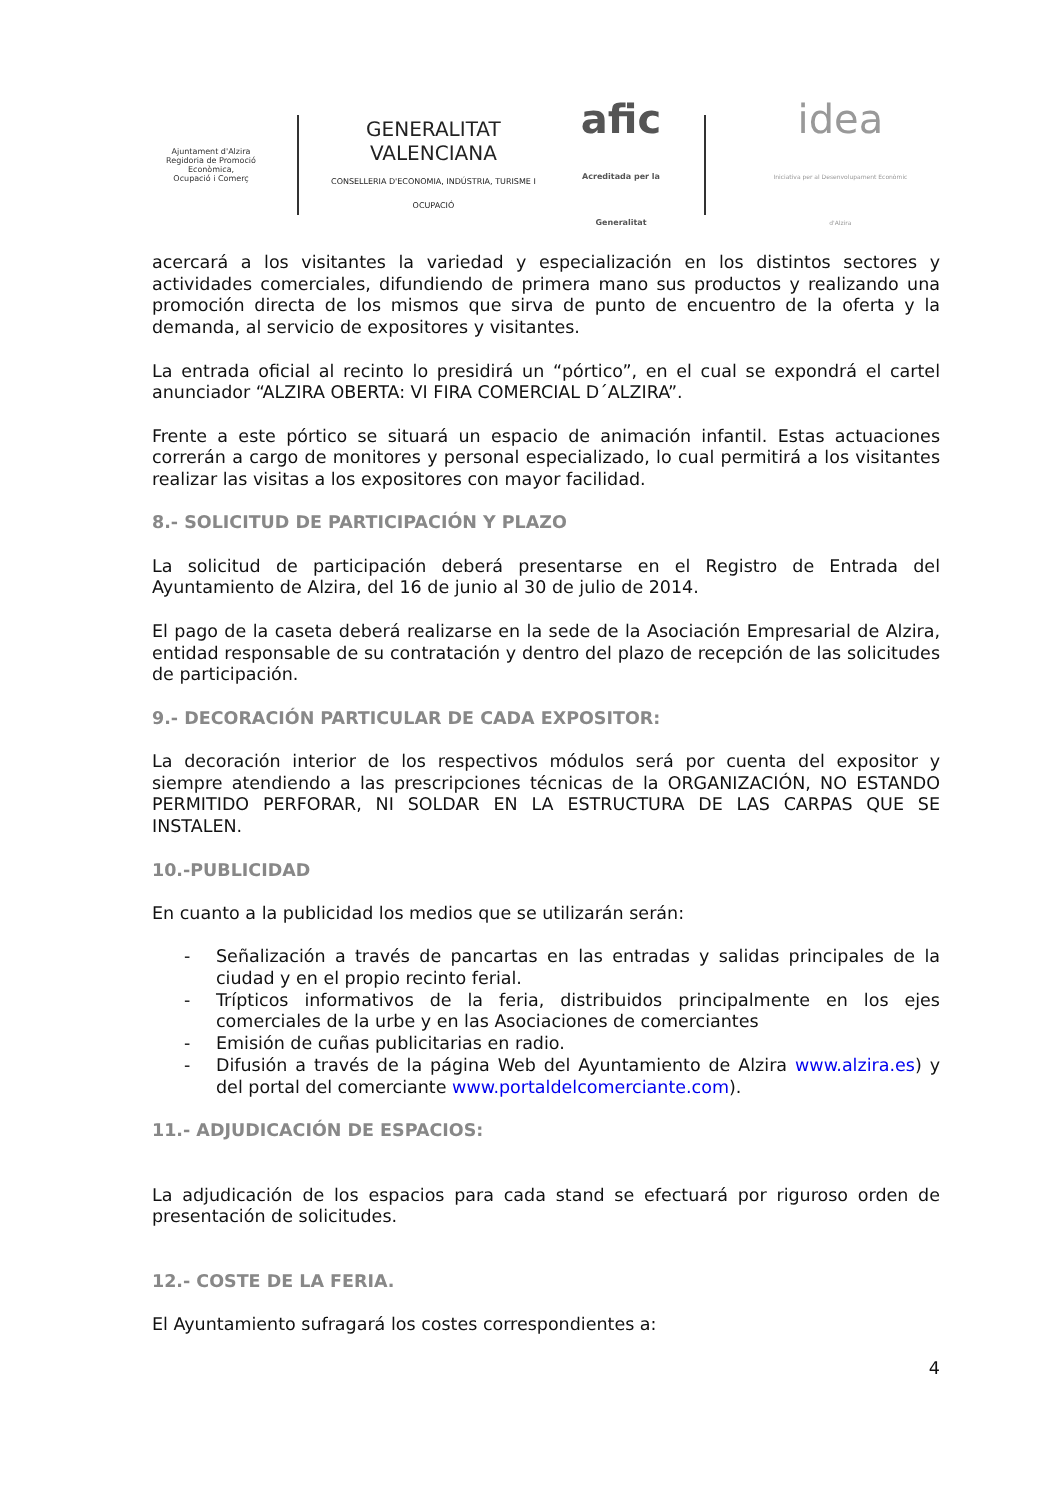Ajuntament d'Alzira
Regidoria de Promoció Econòmica,
Ocupació i Comerç
GENERALITAT
VALENCIANA
CONSELLERIA D'ECONOMIA, INDÚSTRIA, TURISME I OCUPACIÓ
afic
Acreditada per la Generalitat
idea
Iniciativa per al Desenvolupament Econòmic d'Alzira
acercará a los visitantes la variedad y especialización en los distintos sectores y actividades comerciales, difundiendo de primera mano sus productos y realizando una promoción directa de los mismos que sirva de punto de encuentro de la oferta y la demanda, al servicio de expositores y visitantes.
La entrada oficial al recinto lo presidirá un “pórtico”, en el cual se expondrá el cartel anunciador “ALZIRA OBERTA: VI FIRA COMERCIAL D´ALZIRA”.
Frente a este pórtico se situará un espacio de animación infantil. Estas actuaciones correrán a cargo de monitores y personal especializado, lo cual permitirá a los visitantes realizar las visitas a los expositores con mayor facilidad.
8.- SOLICITUD DE PARTICIPACIÓN Y PLAZO
La solicitud de participación deberá presentarse en el Registro de Entrada del Ayuntamiento de Alzira, del 16 de junio al 30 de julio de 2014.
El pago de la caseta deberá realizarse en la sede de la Asociación Empresarial de Alzira, entidad responsable de su contratación y dentro del plazo de recepción de las solicitudes de participación.
9.- DECORACIÓN PARTICULAR DE CADA EXPOSITOR:
La decoración interior de los respectivos módulos será por cuenta del expositor y siempre atendiendo a las prescripciones técnicas de la ORGANIZACIÓN, NO ESTANDO PERMITIDO PERFORAR, NI SOLDAR EN LA ESTRUCTURA DE LAS CARPAS QUE SE INSTALEN.
10.-PUBLICIDAD
En cuanto a la publicidad los medios que se utilizarán serán:
- Señalización a través de pancartas en las entradas y salidas principales de la ciudad y en el propio recinto ferial.
- Trípticos informativos de la feria, distribuidos principalmente en los ejes comerciales de la urbe y en las Asociaciones de comerciantes
- Emisión de cuñas publicitarias en radio.
- Difusión a través de la página Web del Ayuntamiento de Alzira www.alzira.es) y del portal del comerciante www.portaldelcomerciante.com).
11.- ADJUDICACIÓN DE ESPACIOS:
La adjudicación de los espacios para cada stand se efectuará por riguroso orden de presentación de solicitudes.
12.- COSTE DE LA FERIA.
El Ayuntamiento sufragará los costes correspondientes a:
4